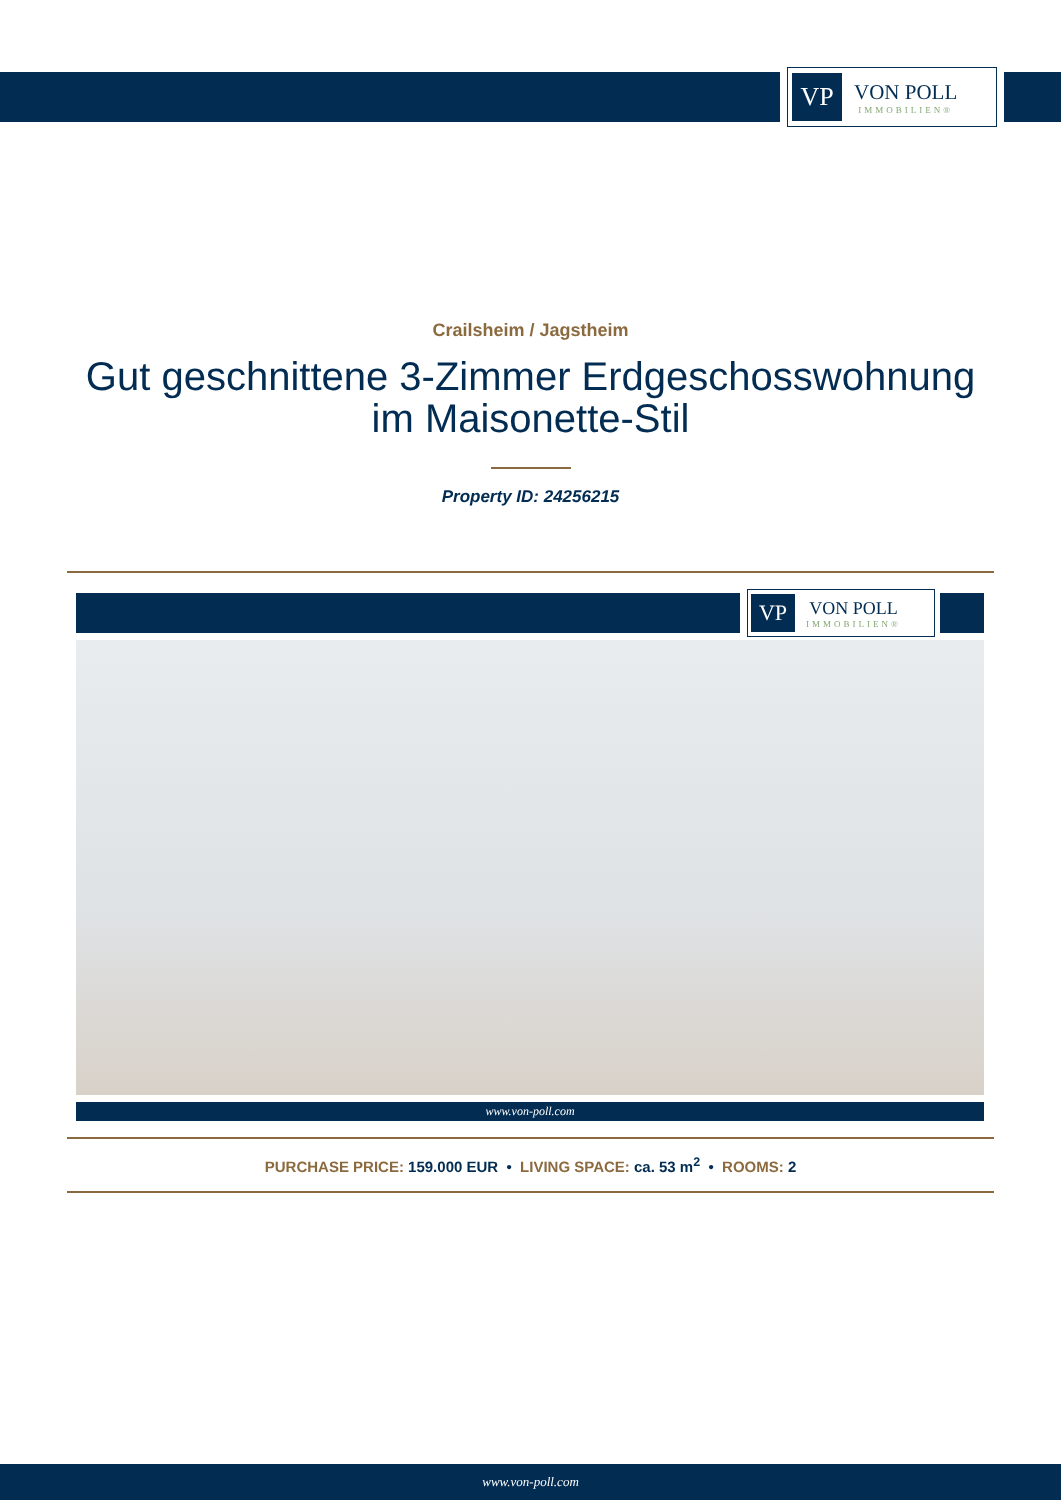VP
VON POLL
IMMOBILIEN®
Crailsheim / Jagstheim
Gut geschnittene 3-Zimmer Erdgeschosswohnung im Maisonette-Stil
Property ID: 24256215
VP
VON POLL
IMMOBILIEN®
www.von-poll.com
PURCHASE PRICE: 159.000 EUR • LIVING SPACE: ca. 53 m<sup>2</sup> • ROOMS: 2
www.von-poll.com